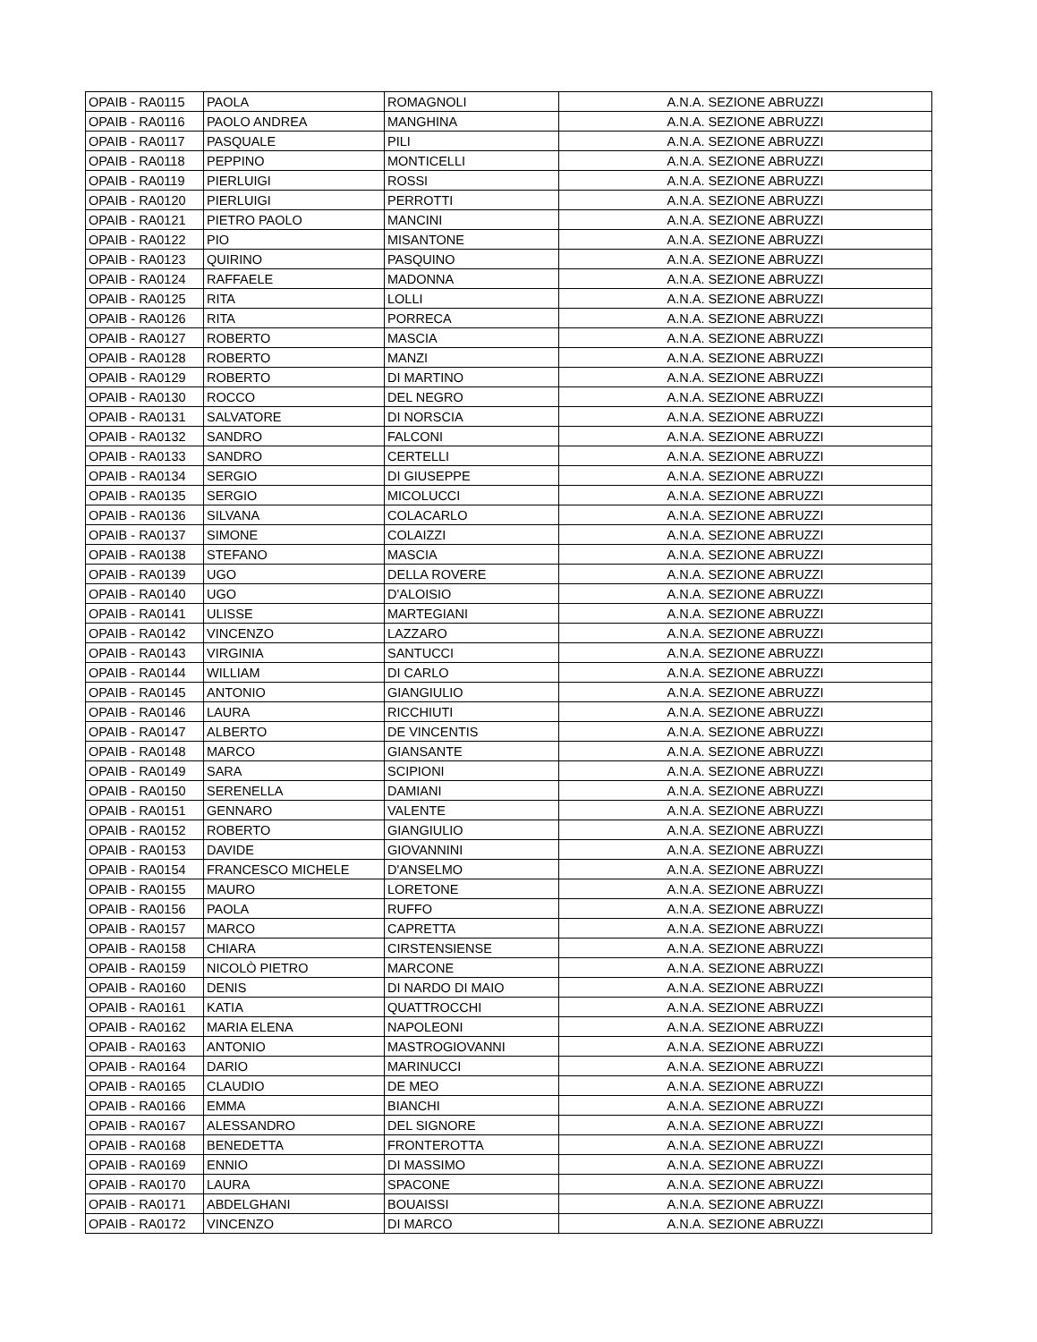| OPAIB - RA0115 | PAOLA | ROMAGNOLI | A.N.A. SEZIONE ABRUZZI |
| OPAIB - RA0116 | PAOLO ANDREA | MANGHINA | A.N.A. SEZIONE ABRUZZI |
| OPAIB - RA0117 | PASQUALE | PILI | A.N.A. SEZIONE ABRUZZI |
| OPAIB - RA0118 | PEPPINO | MONTICELLI | A.N.A. SEZIONE ABRUZZI |
| OPAIB - RA0119 | PIERLUIGI | ROSSI | A.N.A. SEZIONE ABRUZZI |
| OPAIB - RA0120 | PIERLUIGI | PERROTTI | A.N.A. SEZIONE ABRUZZI |
| OPAIB - RA0121 | PIETRO PAOLO | MANCINI | A.N.A. SEZIONE ABRUZZI |
| OPAIB - RA0122 | PIO | MISANTONE | A.N.A. SEZIONE ABRUZZI |
| OPAIB - RA0123 | QUIRINO | PASQUINO | A.N.A. SEZIONE ABRUZZI |
| OPAIB - RA0124 | RAFFAELE | MADONNA | A.N.A. SEZIONE ABRUZZI |
| OPAIB - RA0125 | RITA | LOLLI | A.N.A. SEZIONE ABRUZZI |
| OPAIB - RA0126 | RITA | PORRECA | A.N.A. SEZIONE ABRUZZI |
| OPAIB - RA0127 | ROBERTO | MASCIA | A.N.A. SEZIONE ABRUZZI |
| OPAIB - RA0128 | ROBERTO | MANZI | A.N.A. SEZIONE ABRUZZI |
| OPAIB - RA0129 | ROBERTO | DI MARTINO | A.N.A. SEZIONE ABRUZZI |
| OPAIB - RA0130 | ROCCO | DEL NEGRO | A.N.A. SEZIONE ABRUZZI |
| OPAIB - RA0131 | SALVATORE | DI NORSCIA | A.N.A. SEZIONE ABRUZZI |
| OPAIB - RA0132 | SANDRO | FALCONI | A.N.A. SEZIONE ABRUZZI |
| OPAIB - RA0133 | SANDRO | CERTELLI | A.N.A. SEZIONE ABRUZZI |
| OPAIB - RA0134 | SERGIO | DI GIUSEPPE | A.N.A. SEZIONE ABRUZZI |
| OPAIB - RA0135 | SERGIO | MICOLUCCI | A.N.A. SEZIONE ABRUZZI |
| OPAIB - RA0136 | SILVANA | COLACARLO | A.N.A. SEZIONE ABRUZZI |
| OPAIB - RA0137 | SIMONE | COLAIZZI | A.N.A. SEZIONE ABRUZZI |
| OPAIB - RA0138 | STEFANO | MASCIA | A.N.A. SEZIONE ABRUZZI |
| OPAIB - RA0139 | UGO | DELLA ROVERE | A.N.A. SEZIONE ABRUZZI |
| OPAIB - RA0140 | UGO | D'ALOISIO | A.N.A. SEZIONE ABRUZZI |
| OPAIB - RA0141 | ULISSE | MARTEGIANI | A.N.A. SEZIONE ABRUZZI |
| OPAIB - RA0142 | VINCENZO | LAZZARO | A.N.A. SEZIONE ABRUZZI |
| OPAIB - RA0143 | VIRGINIA | SANTUCCI | A.N.A. SEZIONE ABRUZZI |
| OPAIB - RA0144 | WILLIAM | DI CARLO | A.N.A. SEZIONE ABRUZZI |
| OPAIB - RA0145 | ANTONIO | GIANGIULIO | A.N.A. SEZIONE ABRUZZI |
| OPAIB - RA0146 | LAURA | RICCHIUTI | A.N.A. SEZIONE ABRUZZI |
| OPAIB - RA0147 | ALBERTO | DE VINCENTIS | A.N.A. SEZIONE ABRUZZI |
| OPAIB - RA0148 | MARCO | GIANSANTE | A.N.A. SEZIONE ABRUZZI |
| OPAIB - RA0149 | SARA | SCIPIONI | A.N.A. SEZIONE ABRUZZI |
| OPAIB - RA0150 | SERENELLA | DAMIANI | A.N.A. SEZIONE ABRUZZI |
| OPAIB - RA0151 | GENNARO | VALENTE | A.N.A. SEZIONE ABRUZZI |
| OPAIB - RA0152 | ROBERTO | GIANGIULIO | A.N.A. SEZIONE ABRUZZI |
| OPAIB - RA0153 | DAVIDE | GIOVANNINI | A.N.A. SEZIONE ABRUZZI |
| OPAIB - RA0154 | FRANCESCO MICHELE | D'ANSELMO | A.N.A. SEZIONE ABRUZZI |
| OPAIB - RA0155 | MAURO | LORETONE | A.N.A. SEZIONE ABRUZZI |
| OPAIB - RA0156 | PAOLA | RUFFO | A.N.A. SEZIONE ABRUZZI |
| OPAIB - RA0157 | MARCO | CAPRETTA | A.N.A. SEZIONE ABRUZZI |
| OPAIB - RA0158 | CHIARA | CIRSTENSIENSE | A.N.A. SEZIONE ABRUZZI |
| OPAIB - RA0159 | NICOLÒ PIETRO | MARCONE | A.N.A. SEZIONE ABRUZZI |
| OPAIB - RA0160 | DENIS | DI NARDO DI MAIO | A.N.A. SEZIONE ABRUZZI |
| OPAIB - RA0161 | KATIA | QUATTROCCHI | A.N.A. SEZIONE ABRUZZI |
| OPAIB - RA0162 | MARIA ELENA | NAPOLEONI | A.N.A. SEZIONE ABRUZZI |
| OPAIB - RA0163 | ANTONIO | MASTROGIOVANNI | A.N.A. SEZIONE ABRUZZI |
| OPAIB - RA0164 | DARIO | MARINUCCI | A.N.A. SEZIONE ABRUZZI |
| OPAIB - RA0165 | CLAUDIO | DE MEO | A.N.A. SEZIONE ABRUZZI |
| OPAIB - RA0166 | EMMA | BIANCHI | A.N.A. SEZIONE ABRUZZI |
| OPAIB - RA0167 | ALESSANDRO | DEL SIGNORE | A.N.A. SEZIONE ABRUZZI |
| OPAIB - RA0168 | BENEDETTA | FRONTEROTTA | A.N.A. SEZIONE ABRUZZI |
| OPAIB - RA0169 | ENNIO | DI MASSIMO | A.N.A. SEZIONE ABRUZZI |
| OPAIB - RA0170 | LAURA | SPACONE | A.N.A. SEZIONE ABRUZZI |
| OPAIB - RA0171 | ABDELGHANI | BOUAISSI | A.N.A. SEZIONE ABRUZZI |
| OPAIB - RA0172 | VINCENZO | DI MARCO | A.N.A. SEZIONE ABRUZZI |